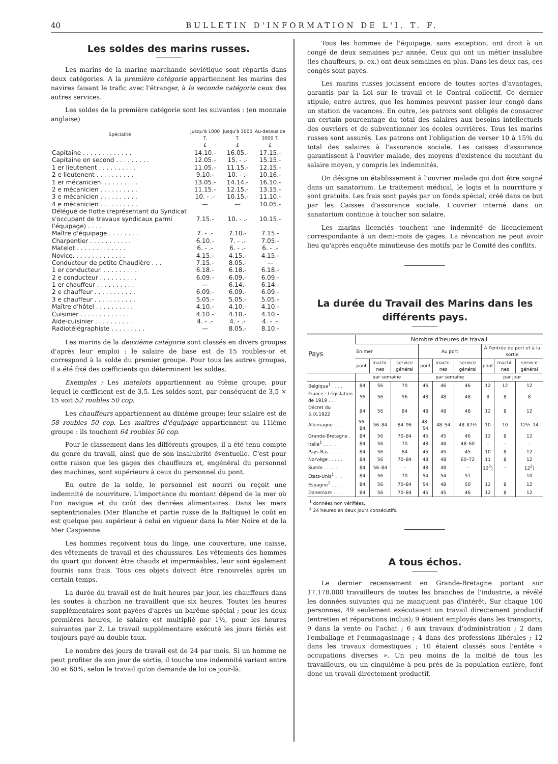40 BULLETIN D'INFORMATION DE L'I. T. F.
Les soldes des marins russes.
Les marins de la marine marchande soviétique sont répartis dans deux catégories. A la première catégorie appartiennent les marins des navires faisant le trafic avec l'étranger, à la seconde catégorie ceux des autres services.
Les soldes de la première catégorie sont les suivantes : (en monnaie anglaise)
| Spécialité | Jusqu'à 1000 T. | Jusqu'à 3000 T. | Au-dessus de 3000 T. |
| --- | --- | --- | --- |
| | £ | £ | £ |
| Capitaine . . . . . . . . . . . . . | 14.10.- | 16.05.- | 17.15.- |
| Capitaine en second . . . . . . . . . | 12.05.- | 15. - .- | 15.15.- |
| 1 er lieutenent . . . . . . . . . . | 11.05.- | 11.15.- | 12.15.- |
| 2 e lieutenent . . . . . . . . . . | 9.10.- | 10. - .- | 10.16.- |
| 1 er mécanicien. . . . . . . . . . | 13.05.- | 14.14.- | 16.10.- |
| 2 e mécanicien . . . . . . . . . . | 11.15.- | 12.15.- | 13.15.- |
| 3 e mécanicien . . . . . . . . . . | 10. - .- | 10.15.- | 11.10.- |
| 4 e mécanicien . . . . . . . . . . | — | — | 10.05.- |
| Délégué de flotte (représentant du Syndicat s'occupant de travaux syndicaux parmi l'équipage) . . . . | 7.15.- | 10. - .- | 10.15.- |
| Maître d'équipage . . . . . . . . | 7. - .- | 7.10.- | 7.15.- |
| Charpentier . . . . . . . . . . . | 6.10.- | 7. - .- | 7.05.- |
| Matelot . . . . . . . . . . . . . | 6. - .- | 6. - .- | 6. - .- |
| Novice. . . . . . . . . . . . . . | 4.15.- | 4.15.- | 4.15.- |
| Conducteur de petite Chaudière . . . | 7.15.- | 8.05.- | — |
| 1 er conducteur. . . . . . . . . . | 6.18.- | 6.18.- | 6.18.- |
| 2 e conducteur . . . . . . . . . . | 6.09.- | 6.09.- | 6.09.- |
| 1 er chauffeur . . . . . . . . . . | — | 6.14.- | 6.14.- |
| 2 e chauffeur . . . . . . . . . . . | 6.09.- | 6.09.- | 6.09.- |
| 3 e chauffeur . . . . . . . . . . . | 5.05.- | 5.05.- | 5.05.- |
| Maître d'hôtel . . . . . . . . . . | 4.10.- | 4.10.- | 4.10.- |
| Cuisinier . . . . . . . . . . . . . | 4.10.- | 4.10.- | 4.10.- |
| Aide-cuisinier . . . . . . . . . . | 4. - .- | 4. - .- | 4. - .- |
| Radiotélégraphiste . . . . . . . . . | — | 8.05.- | 8.10.- |
Les marins de la deuxième catégorie sont classés en divers groupes d'après leur emploi : le salaire de base est de 15 roubles-or et correspond à la solde du premier groupe. Pour tous les autres groupes, il a été fixé des cœfficients qui déterminent les soldes.
Exemples : Les matelots appartiennent au 9ième groupe, pour lequel le cœfficient est de 3,5. Les soldes sont, par conséquent de 3,5 × 15 soit 52 roubles 50 cop.
Les chauffeurs appartiennent au dixième groupe; leur salaire est de 58 roubles 50 cop. Les maîtres d'équipage appartiennent au 11ième groupe : ils touchent 64 roubles 50 cop.
Pour le classement dans les différents groupes, il a été tenu compte du genre du travail, ainsi que de son insalubrité éventuelle. C'est pour cette raison que les gages des chauffeurs et, engénéral du personnel des machines, sont supérieurs à ceux du personnel du pont.
En outre de la solde, le personnel est nourri ou reçoit une indemnité de nourriture. L'importance du montant dépend de la mer où l'on navigue et du coût des denrées alimentaires. Dans les mers septentrionales (Mer Blanche et partie russe de la Baltique) le coût en est quelque peu supérieur à celui en vigueur dans la Mer Noire et de la Mer Caspienne.
Les hommes reçoivent tous du linge, une couverture, une caisse, des vêtements de travail et des chaussures. Les vêtements des hommes du quart qui doivent être chauds et imperméables, leur sont également fournis sans frais. Tous ces objets doivent être renouvelés après un certain temps.
La durée du travail est de huit heures par jour, les chauffeurs dans les soutes à charbon ne travaillent que six heures. Toutes les heures supplémentaires sont payées d'après un barême spécial ; pour les deux premières heures, le salaire est multiplié par 1½, pour les heures suivantes par 2. Le travail supplémentaire exécuté les jours fériés est toujours payé au double taux.
Le nombre des jours de travail est de 24 par mois. Si un homme ne peut profiter de son jour de sortie, il touche une indemnité variant entre 30 et 60%, selon le travail qu'on demande de lui ce jour-là.
Tous les hommes de l'équipage, sans exception, ont droit à un congé de deux semaines par année. Ceux qui ont un métier insalubre (les chauffeurs, p. ex.) ont deux semaines en plus. Dans les deux cas, ces congés sont payés.
Les marins russes jouissent encore de toutes sortes d'avantages, garantis par la Loi sur le travail et le Contral collectif. Ce dernier stipule, entre autres, que les hommes peuvent passer leur congé dans un station de vacances. En outre, les patrons sont obligés de consacrer un certain pourcentage du total des salaires aux besoins intellectuels des ouvriers et de subventionner les écoles ouvrières. Tous les marins russes sont assurés. Les patrons ont l'obligation de verser 10 à 15% du total des salaires à l'assurance sociale. Les caisses d'assurance garantissent à l'ouvrier malade, des moyens d'existence du montant du salaire moyen, y compris les indemnités.
On désigne un établissement à l'ouvrier malade qui doit être soigné dans un sanatorium. Le traitement médical, le logis et la nourriture y sont gratuits. Les frais sont payés par un fonds spécial, créé dans ce but par les Caisses d'assurance sociale. L'ouvrier interné dans un sanatorium continue à toucher son salaire.
Les marins licenciés touchent une indemnité de licenciement correspondante à un demi-mois de gages. La révocation ne peut avoir lieu qu'après enquête minutieuse des motifs par le Comité des conflits.
La durée du Travail des Marins dans les différents pays.
| Pays | Nombre d'heures de travail | | | | | | | | |
| --- | --- | --- | --- | --- | --- | --- | --- | --- | --- |
| | En mer | | | Au port | | | A l'entrée du port et à la sortie | | |
| | pont | machi-nes | service général | pont | machi-nes | service général | pont | machi-nes | service général |
| | par semaine | | | par semaine | | | par jour | | |
| Belgique<sup>1</sup> . . . . | 84 | 56 | 70 | 46 | 46 | 46 | 12 | 12 | 12 |
| France : Législation de 1919 . . . . | 56 | 56 | 56 | 48 | 48 | 48 | 8 | 8 | 8 |
| Décret du 5.IX.1922 | 84 | 56 | 84 | 48 | 48 | 48 | 12 | 8 | 12 |
| Allemagne . . . . | 56–84 | 56–84 | 84–96 | 48–54 | 48–54 | 48–87½ | 10 | 10 | 12½–14 |
| Grande-Bretagne . | 84 | 56 | 70–84 | 45 | 45 | 46 | 12 | 8 | 12 |
| Italie<sup>1</sup> . . . . . | 84 | 56 | 70 | 48 | 48 | 48–60 | – | – | – |
| Pays-Bas . . . . | 84 | 56 | 84 | 45 | 45 | 45 | 10 | 8 | 12 |
| Norvège . . . . . | 84 | 56 | 70–84 | 48 | 48 | 60–72 | 11 | 8 | 12 |
| Suède . . . . . | 84 | 56–84 | – | 48 | 48 | – | 12<sup>2</sup>) | – | 12<sup>2</sup>) |
| Etats-Unis<sup>1</sup> . . . | 84 | 56 | 70 | 54 | 54 | 51 | – | – | 10 |
| Espagne<sup>1</sup> . . . . | 84 | 56 | 70–84 | 54 | 48 | 50 | 12 | 8 | 12 |
| Danemark . . . . | 84 | 56 | 70–84 | 45 | 45 | 46 | 12 | 8 | 12 |
<sup>1</sup> données non vérifiées.
<sup>2</sup> 24 heures en deux jours consécutifs.
A tous échos.
Le dernier recensement en Grande-Bretagne portant sur 17.178.000 travailleurs de toutes les branches de l'industrie, a révélé les données suivantes qui ne manquent pas d'intérêt. Sur chaque 100 personnes, 49 seulement exécutaient un travail directement productif (entretien et réparations inclus); 9 étaient employés dans les transports, 9 dans la vente ou l'achat ; 6 aux travaux d'administration ; 2 dans l'emballage et l'emmagasinage ; 4 dans des professions libérales ; 12 dans les travaux domestiques ; 10 étaient classés sous l'entête « occupations diverses ». Un peu moins de la moitié de tous les travailleurs, ou un cinquième à peu près de la population entière, font donc un travail directement productif.